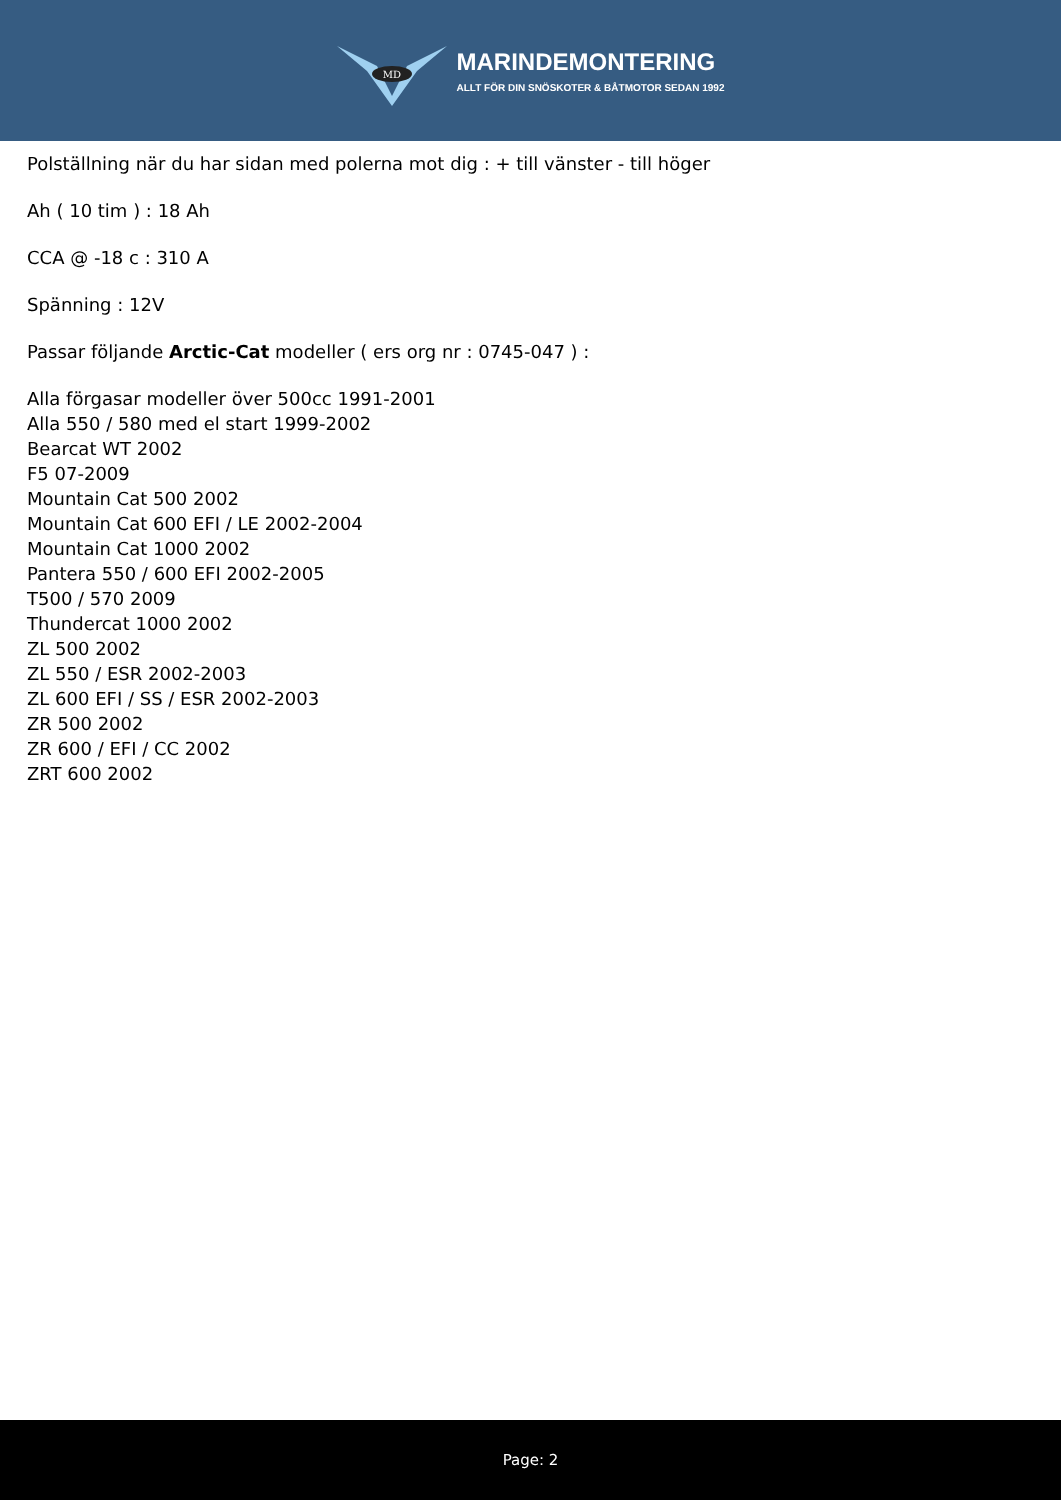MD
MARINDEMONTERING
ALLT FÖR DIN SNÖSKOTER & BÅTMOTOR SEDAN 1992
Polställning när du har sidan med polerna mot dig : + till vänster - till höger
Ah ( 10 tim ) : 18 Ah
CCA @ -18 c : 310 A
Spänning : 12V
Passar följande Arctic-Cat modeller ( ers org nr : 0745-047 ) :
Alla förgasar modeller över 500cc 1991-2001
Alla 550 / 580 med el start 1999-2002
Bearcat WT 2002
F5 07-2009
Mountain Cat 500 2002
Mountain Cat 600 EFI / LE 2002-2004
Mountain Cat 1000 2002
Pantera 550 / 600 EFI 2002-2005
T500 / 570 2009
Thundercat 1000 2002
ZL 500 2002
ZL 550 / ESR 2002-2003
ZL 600 EFI / SS / ESR 2002-2003
ZR 500 2002
ZR 600 / EFI / CC 2002
ZRT 600 2002
Page: 2